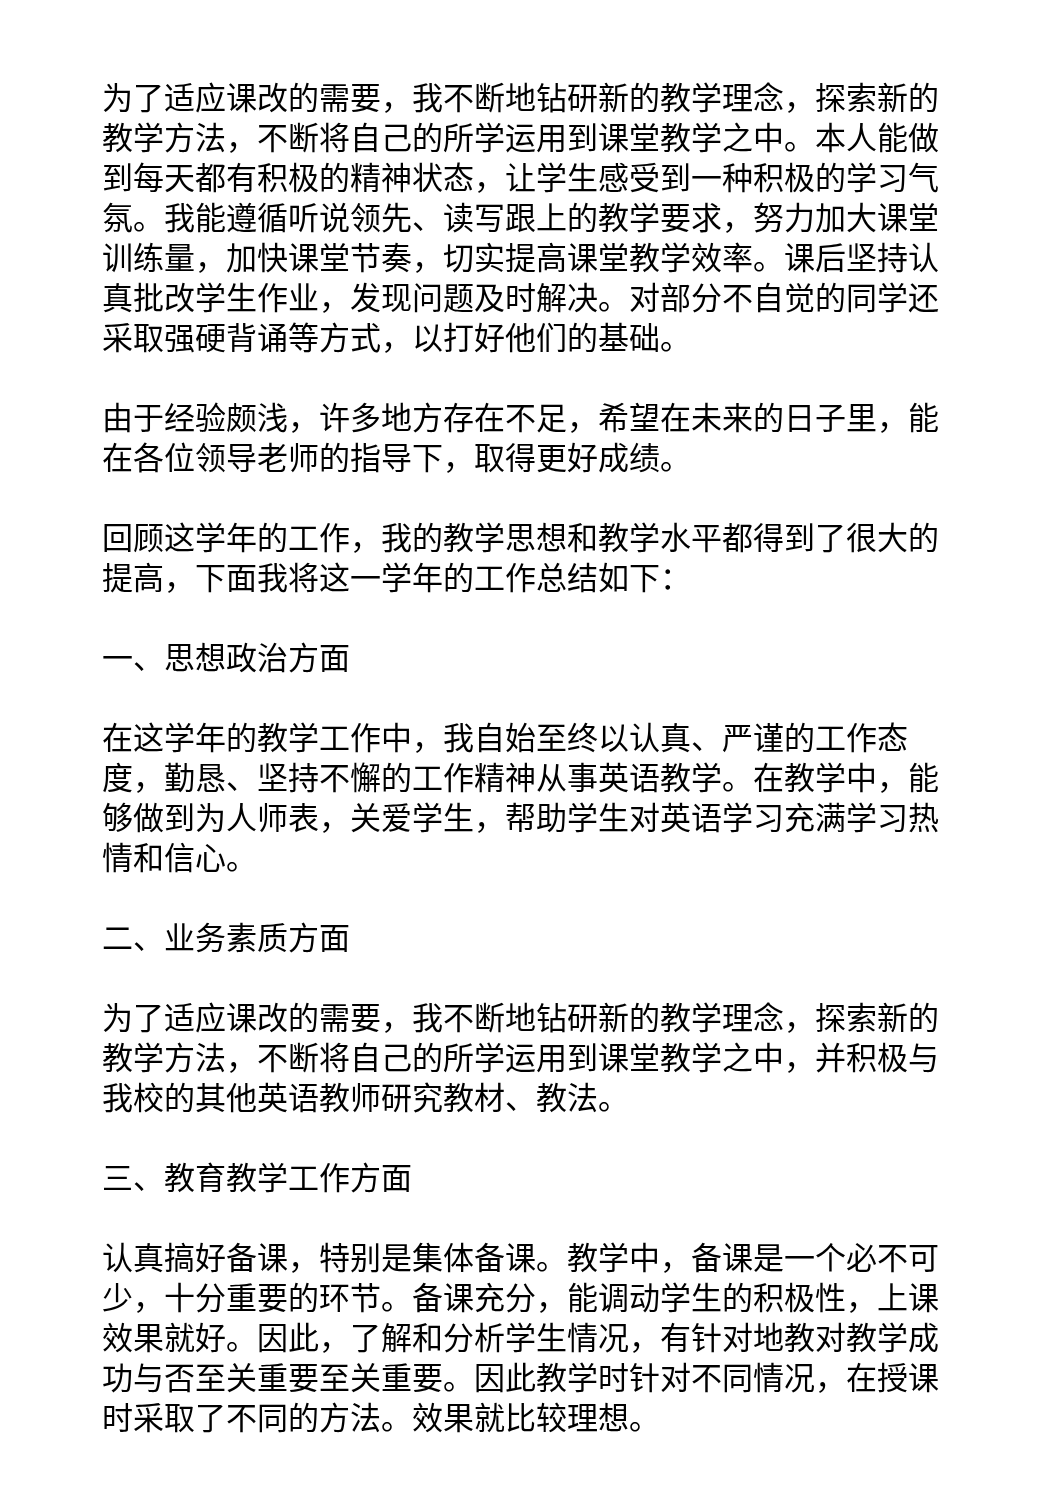为了适应课改的需要，我不断地钻研新的教学理念，探索新的教学方法，不断将自己的所学运用到课堂教学之中。本人能做到每天都有积极的精神状态，让学生感受到一种积极的学习气氛。我能遵循听说领先、读写跟上的教学要求，努力加大课堂训练量，加快课堂节奏，切实提高课堂教学效率。课后坚持认真批改学生作业，发现问题及时解决。对部分不自觉的同学还采取强硬背诵等方式，以打好他们的基础。
由于经验颇浅，许多地方存在不足，希望在未来的日子里，能在各位领导老师的指导下，取得更好成绩。
回顾这学年的工作，我的教学思想和教学水平都得到了很大的提高，下面我将这一学年的工作总结如下：
一、思想政治方面
在这学年的教学工作中，我自始至终以认真、严谨的工作态度，勤恳、坚持不懈的工作精神从事英语教学。在教学中，能够做到为人师表，关爱学生，帮助学生对英语学习充满学习热情和信心。
二、业务素质方面
为了适应课改的需要，我不断地钻研新的教学理念，探索新的教学方法，不断将自己的所学运用到课堂教学之中，并积极与我校的其他英语教师研究教材、教法。
三、教育教学工作方面
认真搞好备课，特别是集体备课。教学中，备课是一个必不可少，十分重要的环节。备课充分，能调动学生的积极性，上课效果就好。因此，了解和分析学生情况，有针对地教对教学成功与否至关重要至关重要。因此教学时针对不同情况，在授课时采取了不同的方法。效果就比较理想。